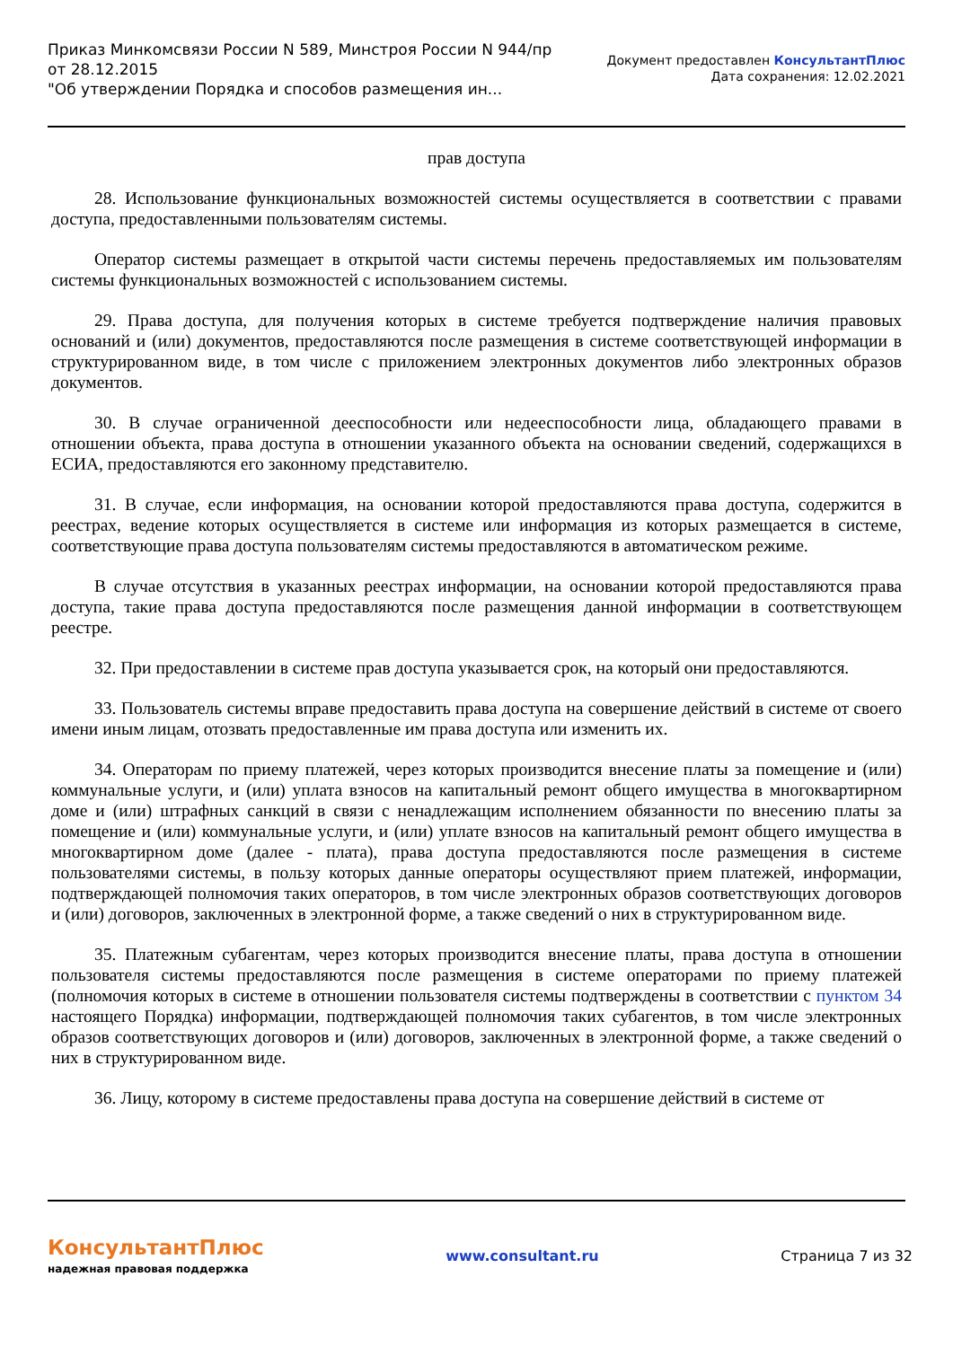Приказ Минкомсвязи России N 589, Минстроя России N 944/пр
от 28.12.2015
"Об утверждении Порядка и способов размещения ин...
Документ предоставлен КонсультантПлюс
Дата сохранения: 12.02.2021
прав доступа
28. Использование функциональных возможностей системы осуществляется в соответствии с правами доступа, предоставленными пользователям системы.
Оператор системы размещает в открытой части системы перечень предоставляемых им пользователям системы функциональных возможностей с использованием системы.
29. Права доступа, для получения которых в системе требуется подтверждение наличия правовых оснований и (или) документов, предоставляются после размещения в системе соответствующей информации в структурированном виде, в том числе с приложением электронных документов либо электронных образов документов.
30. В случае ограниченной дееспособности или недееспособности лица, обладающего правами в отношении объекта, права доступа в отношении указанного объекта на основании сведений, содержащихся в ЕСИА, предоставляются его законному представителю.
31. В случае, если информация, на основании которой предоставляются права доступа, содержится в реестрах, ведение которых осуществляется в системе или информация из которых размещается в системе, соответствующие права доступа пользователям системы предоставляются в автоматическом режиме.
В случае отсутствия в указанных реестрах информации, на основании которой предоставляются права доступа, такие права доступа предоставляются после размещения данной информации в соответствующем реестре.
32. При предоставлении в системе прав доступа указывается срок, на который они предоставляются.
33. Пользователь системы вправе предоставить права доступа на совершение действий в системе от своего имени иным лицам, отозвать предоставленные им права доступа или изменить их.
34. Операторам по приему платежей, через которых производится внесение платы за помещение и (или) коммунальные услуги, и (или) уплата взносов на капитальный ремонт общего имущества в многоквартирном доме и (или) штрафных санкций в связи с ненадлежащим исполнением обязанности по внесению платы за помещение и (или) коммунальные услуги, и (или) уплате взносов на капитальный ремонт общего имущества в многоквартирном доме (далее - плата), права доступа предоставляются после размещения в системе пользователями системы, в пользу которых данные операторы осуществляют прием платежей, информации, подтверждающей полномочия таких операторов, в том числе электронных образов соответствующих договоров и (или) договоров, заключенных в электронной форме, а также сведений о них в структурированном виде.
35. Платежным субагентам, через которых производится внесение платы, права доступа в отношении пользователя системы предоставляются после размещения в системе операторами по приему платежей (полномочия которых в системе в отношении пользователя системы подтверждены в соответствии с пунктом 34 настоящего Порядка) информации, подтверждающей полномочия таких субагентов, в том числе электронных образов соответствующих договоров и (или) договоров, заключенных в электронной форме, а также сведений о них в структурированном виде.
36. Лицу, которому в системе предоставлены права доступа на совершение действий в системе от
КонсультантПлюс
надежная правовая поддержка
www.consultant.ru Страница 7 из 32